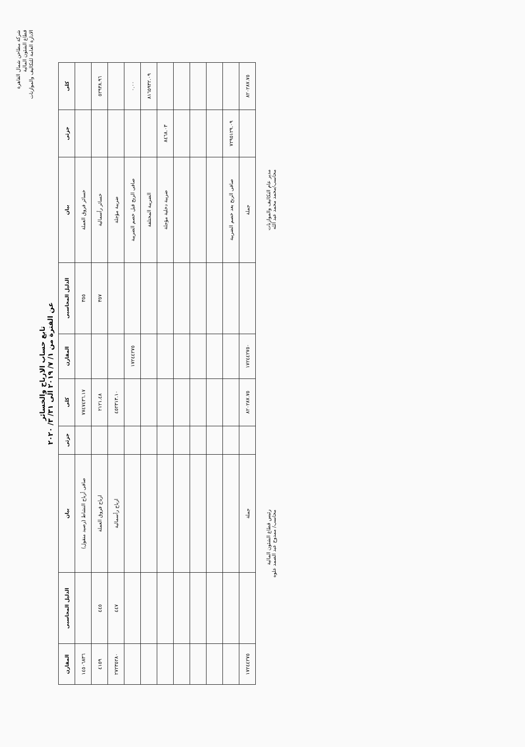شركة مطاحن شمال القاهرة
قطاع الشئون المالية
الادارة العامة للتكاليف والموازنات
تابع حساب الارباح والخسائر
عن الفترة من ١/ ٧/ ٢٠١٩ الى ٣١/ ٣/ ٢٠٢٠
| كلى | جزئى | بيان | الدليل المحاسبى | المقارن | كلى | جزئى | بيان | الدليل المحاسبى | المقارن |
| --- | --- | --- | --- | --- | --- | --- | --- | --- | --- |
| | | خسائر فروق العملة | ٣٥٥ | | ٧٧٤٧٤٣٦.١٧ | | صافى أرباح النشاط (رصيد منقول) | | ١٤٥٠٦٨٣٦ |
| ٥٢٩٣٨.٩٦ | | خسائر رأسمالية | ٣٥٧ | | ٢١٢١.٤٨ | | ارباح فروق العملة | ٤٤٥ | ٤١٥٩ |
| | | ضريبة مؤجلة | | | ٤٥٢٣١٣.١٠ | | ارباح رأسمالية | ٤٤٧ | ٢٧٢٣٥٢٨٠ |
| ٠.٠٠ | | صافى الربح قبل خصم الضريبة | | ١٧٢٤٤٢٧٥ | | | | | |
| ٨١٦٥٩٣٢.٠٩ | | الضريبة المختلفة | | | | | | | |
| | ٨٤٦٨.٠٣ | ضريبة دخلية مؤجلة | | | | | | | |
| | ٧٢٩٥١٢٩.٠٩ | صافى الربح بعد خصم الضريبة | | | | | | | |
| ٨٢٠٢٨٧.٧٥ | | جملة | | ١٧٢٤٤٢٧٥٠ | ٨٢٠٢٨٧.٧٥ | | جملة | | ١٧٢٤٤٢٧٥ |
مدير عام التكاليف والموازنات
محاسب/محمد محمد عبد الله
رئيس قطاع الشئون المالية
محاسب/ ممدوح عبد الصمد علوه